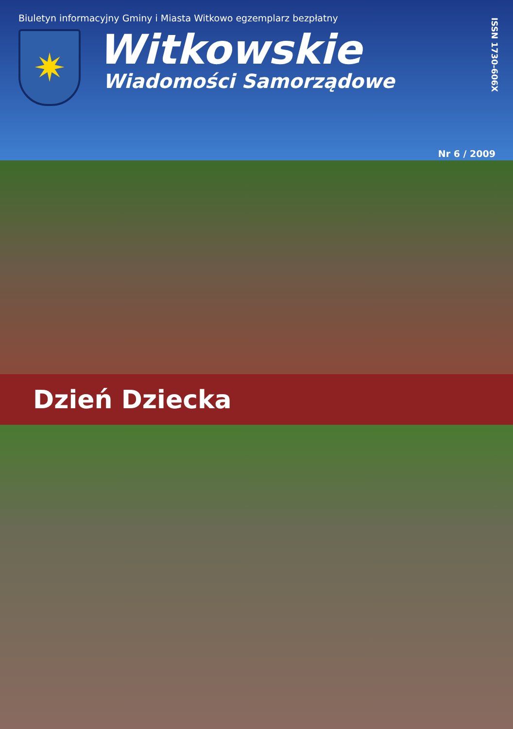Biuletyn informacyjny Gminy i Miasta Witkowo egzemplarz bezpłatny
✷
Witkowskie
Wiadomości Samorządowe
ISSN 1730-606X
Nr 6 / 2009
Dzień Dziecka